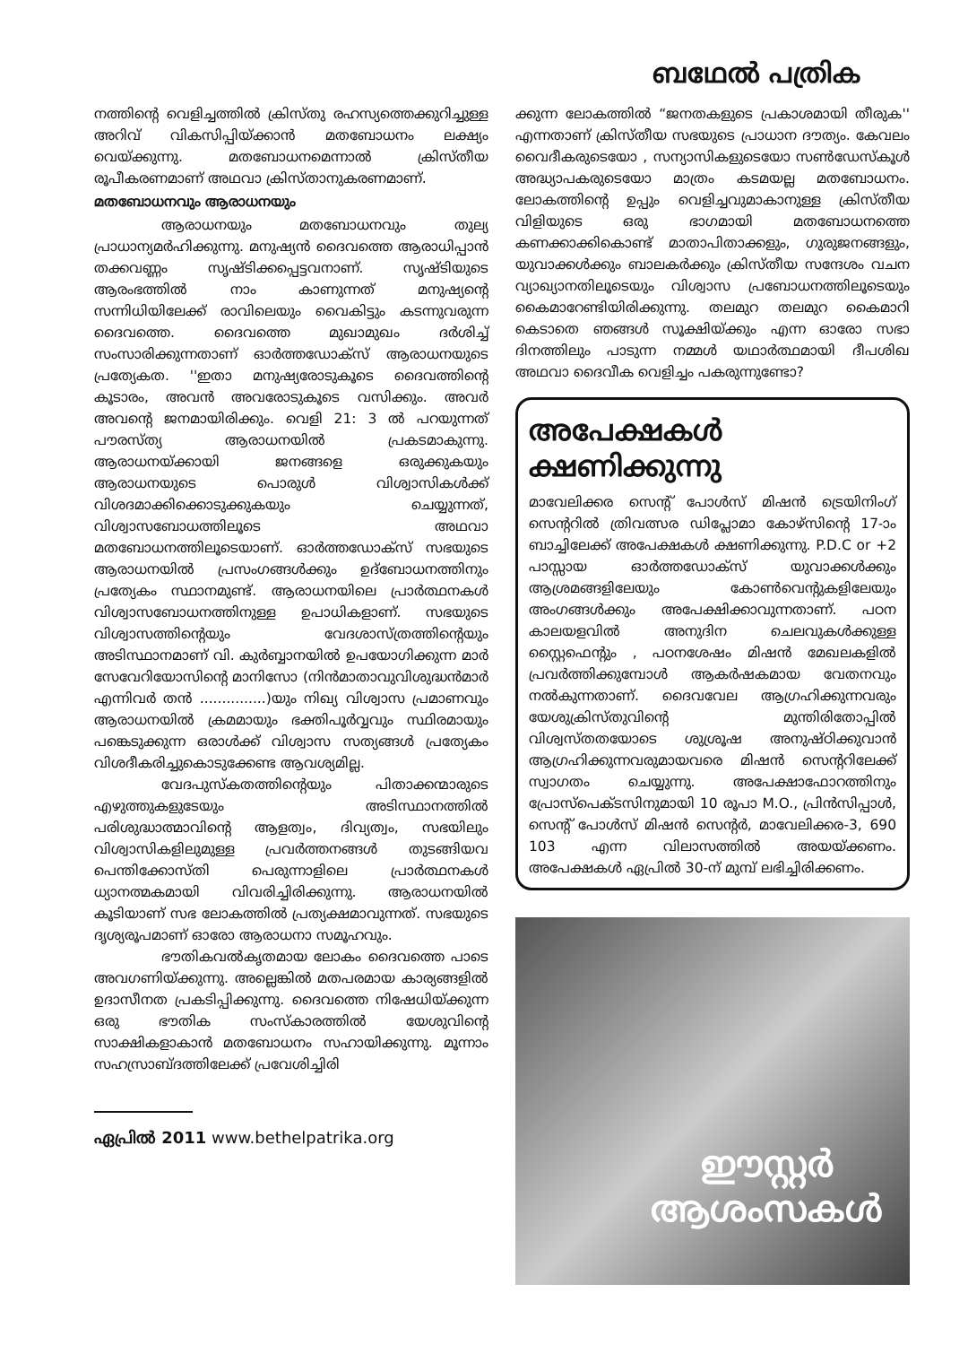ബഥേൽ പത്രിക
നത്തിന്റെ വെളിച്ചത്തിൽ ക്രിസ്തു രഹസ്യത്തെക്കുറിച്ചുള്ള അറിവ് വികസിപ്പിയ്ക്കാൻ മതബോധനം ലക്ഷ്യം വെയ്ക്കുന്നു. മതബോധനമെന്നാൽ ക്രിസ്തീയ രൂപീകരണമാണ് അഥവാ ക്രിസ്താനുകരണമാണ്.
മതബോധനവും ആരാധനയും
ആരാധനയും മതബോധനവും തുല്യ പ്രാധാന്യമർഹിക്കുന്നു. മനുഷ്യൻ ദൈവത്തെ ആരാധിപ്പാൻ തക്കവണ്ണം സൃഷ്ടിക്കപ്പെട്ടവനാണ്. സൃഷ്ടിയുടെ ആരംഭത്തിൽ നാം കാണുന്നത് മനുഷ്യന്റെ സന്നിധിയിലേക്ക് രാവിലെയും വൈകിട്ടും കടന്നുവരുന്ന ദൈവത്തെ. ദൈവത്തെ മുഖാമുഖം ദർശിച്ച് സംസാരിക്കുന്നതാണ് ഓർത്തഡോക്സ് ആരാധനയുടെ പ്രത്യേകത. ''ഇതാ മനുഷ്യരോടുകൂടെ ദൈവത്തിന്റെ കൂടാരം, അവൻ അവരോടുകൂടെ വസിക്കും. അവർ അവന്റെ ജനമായിരിക്കും. വെളി 21: 3 ൽ പറയുന്നത് പൗരസ്ത്യ ആരാധനയിൽ പ്രകടമാകുന്നു. ആരാധനയ്ക്കായി ജനങ്ങളെ ഒരുക്കുകയും ആരാധനയുടെ പൊരുൾ വിശ്വാസികൾക്ക് വിശദമാക്കിക്കൊടുക്കുകയും ചെയ്യുന്നത്, വിശ്വാസബോധത്തിലൂടെ അഥവാ മതബോധനത്തിലൂടെയാണ്. ഓർത്തഡോക്സ് സഭയുടെ ആരാധനയിൽ പ്രസംഗങ്ങൾക്കും ഉദ്ബോധനത്തിനും പ്രത്യേകം സ്ഥാനമുണ്ട്. ആരാധനയിലെ പ്രാർത്ഥനകൾ വിശ്വാസബോധനത്തിനുള്ള ഉപാധികളാണ്. സഭയുടെ വിശ്വാസത്തിന്റെയും വേദശാസ്ത്രത്തിന്റെയും അടിസ്ഥാനമാണ് വി. കുർബ്ബാനയിൽ ഉപയോഗിക്കുന്ന മാർ സേവേറിയോസിന്റെ മാനിസോ (നിൻമാതാവുവിശുദ്ധൻമാർ എന്നിവർ തൻ ...............)യും നിഖ്യ വിശ്വാസ പ്രമാണവും ആരാധനയിൽ ക്രമമായും ഭക്തിപൂർവ്വവും സ്ഥിരമായും പങ്കെടുക്കുന്ന ഒരാൾക്ക് വിശ്വാസ സത്യങ്ങൾ പ്രത്യേകം വിശദീകരിച്ചുകൊടുക്കേണ്ട ആവശ്യമില്ല.
വേദപുസ്കതത്തിന്റെയും പിതാക്കന്മാരുടെ എഴുത്തുകളുടേയും അടിസ്ഥാനത്തിൽ പരിശുദ്ധാത്മാവിന്റെ ആളത്വം, ദിവ്യത്വം, സഭയിലും വിശ്വാസികളിലുമുള്ള പ്രവർത്തനങ്ങൾ തുടങ്ങിയവ പെന്തിക്കോസ്തി പെരുന്നാളിലെ പ്രാർത്ഥനകൾ ധ്യാനത്മകമായി വിവരിച്ചിരിക്കുന്നു. ആരാധനയിൽ കൂടിയാണ് സഭ ലോകത്തിൽ പ്രത്യക്ഷമാവുന്നത്. സഭയുടെ ദൃശ്യരൂപമാണ് ഓരോ ആരാധനാ സമൂഹവും.
ഭൗതികവൽകൃതമായ ലോകം ദൈവത്തെ പാടെ അവഗണിയ്ക്കുന്നു. അല്ലെങ്കിൽ മതപരമായ കാര്യങ്ങളിൽ ഉദാസീനത പ്രകടിപ്പിക്കുന്നു. ദൈവത്തെ നിഷേധിയ്ക്കുന്ന ഒരു ഭൗതിക സംസ്കാരത്തിൽ യേശുവിന്റെ സാക്ഷികളാകാൻ മതബോധനം സഹായിക്കുന്നു. മൂന്നാം സഹസ്രാബ്ദത്തിലേക്ക് പ്രവേശിച്ചിരി
ഏപ്രിൽ 2011 www.bethelpatrika.org
ക്കുന്ന ലോകത്തിൽ “ജനതകളുടെ പ്രകാശമായി തീരുക'' എന്നതാണ് ക്രിസ്തീയ സഭയുടെ പ്രാധാന ദൗത്യം. കേവലം വൈദീകരുടെയോ , സന്യാസികളുടെയോ സൺഡേസ്കൂൾ അദ്ധ്യാപകരുടെയോ മാത്രം കടമയല്ല മതബോധനം. ലോകത്തിന്റെ ഉപ്പും വെളിച്ചവുമാകാനുള്ള ക്രിസ്തീയ വിളിയുടെ ഒരു ഭാഗമായി മതബോധനത്തെ കണക്കാക്കികൊണ്ട് മാതാപിതാക്കളും, ഗുരുജനങ്ങളും, യുവാക്കൾക്കും ബാലകർക്കും ക്രിസ്തീയ സന്ദേശം വചന വ്യാഖ്യാനതിലൂടെയും വിശ്വാസ പ്രബോധനത്തിലൂടെയും കൈമാറേണ്ടിയിരിക്കുന്നു. തലമുറ തലമുറ കൈമാറി കെടാതെ ഞങ്ങൾ സൂക്ഷിയ്ക്കും എന്ന ഓരോ സഭാ ദിനത്തിലും പാടുന്ന നമ്മൾ യഥാർത്ഥമായി ദീപശിഖ അഥവാ ദൈവീക വെളിച്ചം പകരുന്നുണ്ടോ?
അപേക്ഷകൾ ക്ഷണിക്കുന്നു
മാവേലിക്കര സെന്റ് പോൾസ് മിഷൻ ട്രെയിനിംഗ് സെന്ററിൽ ത്രിവത്സര ഡിപ്ലോമാ കോഴ്സിന്റെ 17-ാം ബാച്ചിലേക്ക് അപേക്ഷകൾ ക്ഷണിക്കുന്നു. P.D.C or +2 പാസ്സായ ഓർത്തഡോക്സ് യുവാക്കൾക്കും ആശ്രമങ്ങളിലേയും കോൺവെന്റുകളിലേയും അംഗങ്ങൾക്കും അപേക്ഷിക്കാവുന്നതാണ്. പഠന കാലയളവിൽ അനുദിന ചെലവുകൾക്കുള്ള സ്റ്റൈഫെന്റും , പഠനശേഷം മിഷൻ മേഖലകളിൽ പ്രവർത്തിക്കുമ്പോൾ ആകർഷകമായ വേതനവും നൽകുന്നതാണ്. ദൈവവേല ആഗ്രഹിക്കുന്നവരും യേശുക്രിസ്തുവിന്റെ മുന്തിരിതോപ്പിൽ വിശ്വസ്തതയോടെ ശുശ്രൂഷ അനുഷ്ഠിക്കുവാൻ ആഗ്രഹിക്കുന്നവരുമായവരെ മിഷൻ സെന്ററിലേക്ക് സ്വാഗതം ചെയ്യുന്നു. അപേക്ഷാഫോറത്തിനും പ്രോസ്പെക്ടസിനുമായി 10 രൂപാ M.O., പ്രിൻസിപ്പാൾ, സെന്റ് പോൾസ് മിഷൻ സെന്റർ, മാവേലിക്കര-3, 690 103 എന്ന വിലാസത്തിൽ അയയ്ക്കണം. അപേക്ഷകൾ ഏപ്രിൽ 30-ന് മുമ്പ് ലഭിച്ചിരിക്കണം.
ഈസ്റ്റർ
ആശംസകൾ